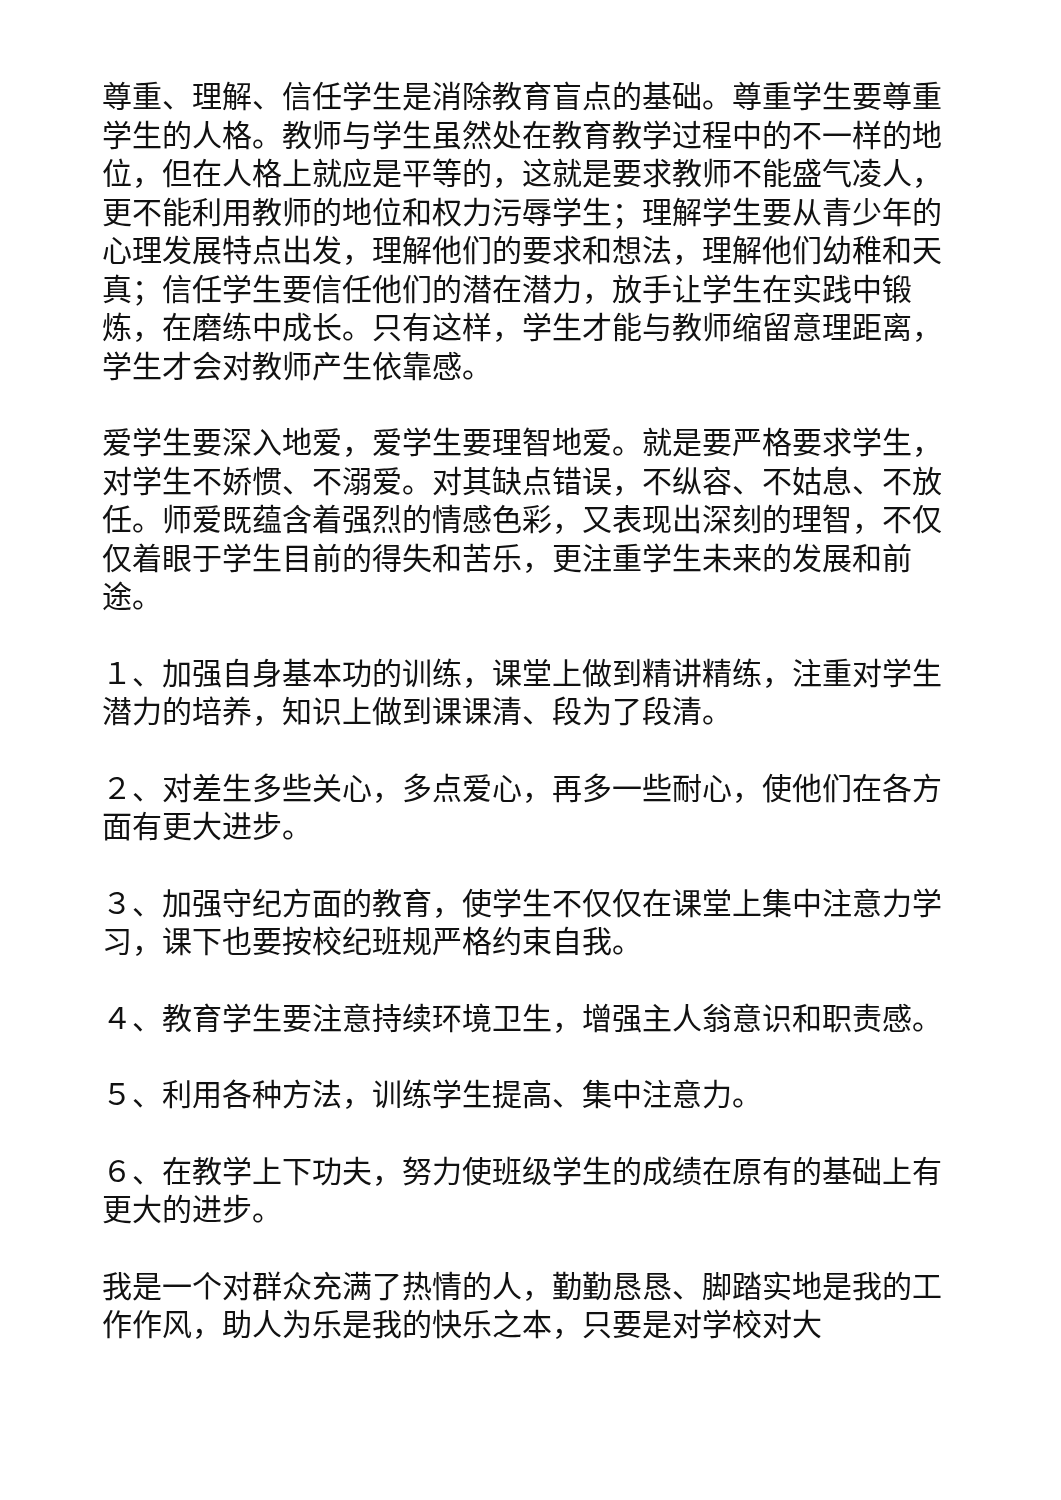尊重、理解、信任学生是消除教育盲点的基础。尊重学生要尊重学生的人格。教师与学生虽然处在教育教学过程中的不一样的地位，但在人格上就应是平等的，这就是要求教师不能盛气凌人，更不能利用教师的地位和权力污辱学生；理解学生要从青少年的心理发展特点出发，理解他们的要求和想法，理解他们幼稚和天真；信任学生要信任他们的潜在潜力，放手让学生在实践中锻炼，在磨练中成长。只有这样，学生才能与教师缩留意理距离，学生才会对教师产生依靠感。
爱学生要深入地爱，爱学生要理智地爱。就是要严格要求学生，对学生不娇惯、不溺爱。对其缺点错误，不纵容、不姑息、不放任。师爱既蕴含着强烈的情感色彩，又表现出深刻的理智，不仅仅着眼于学生目前的得失和苦乐，更注重学生未来的发展和前途。
１、加强自身基本功的训练，课堂上做到精讲精练，注重对学生潜力的培养，知识上做到课课清、段为了段清。
２、对差生多些关心，多点爱心，再多一些耐心，使他们在各方面有更大进步。
３、加强守纪方面的教育，使学生不仅仅在课堂上集中注意力学习，课下也要按校纪班规严格约束自我。
４、教育学生要注意持续环境卫生，增强主人翁意识和职责感。
５、利用各种方法，训练学生提高、集中注意力。
６、在教学上下功夫，努力使班级学生的成绩在原有的基础上有更大的进步。
我是一个对群众充满了热情的人，勤勤恳恳、脚踏实地是我的工作作风，助人为乐是我的快乐之本，只要是对学校对大